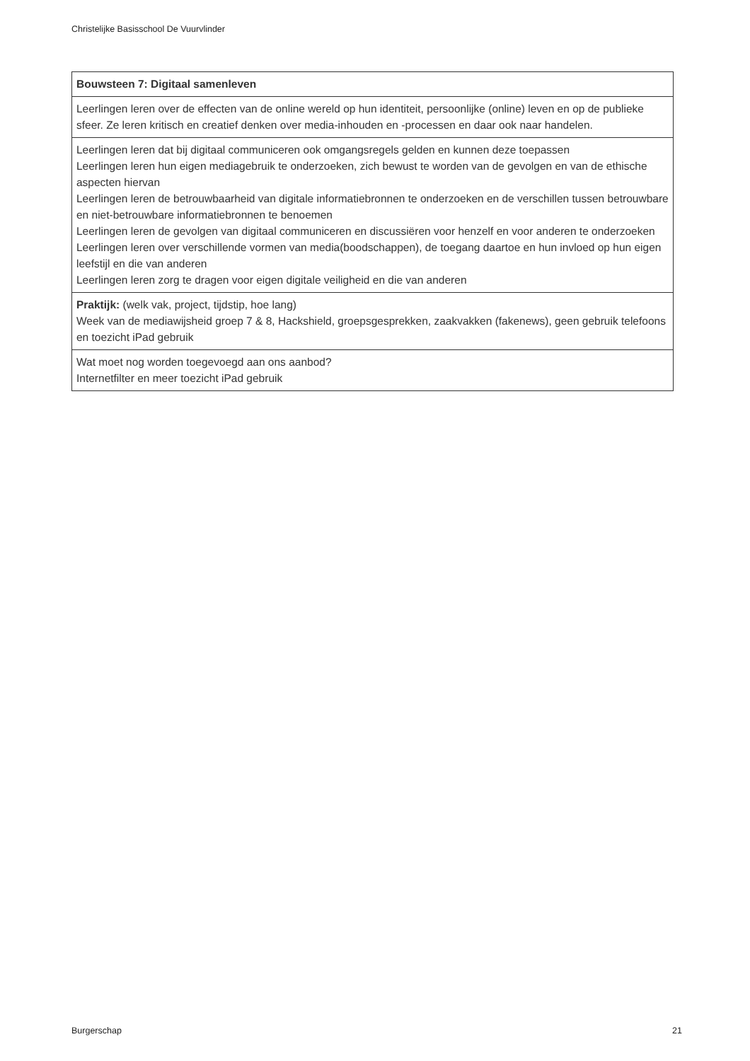Christelijke Basisschool De Vuurvlinder
| Bouwsteen 7: Digitaal samenleven |
| --- |
| Leerlingen leren over de effecten van de online wereld op hun identiteit, persoonlijke (online) leven en op de publieke sfeer. Ze leren kritisch en creatief denken over media-inhouden en -processen en daar ook naar handelen. |
| Leerlingen leren dat bij digitaal communiceren ook omgangsregels gelden en kunnen deze toepassen Leerlingen leren hun eigen mediagebruik te onderzoeken, zich bewust te worden van de gevolgen en van de ethische aspecten hiervan Leerlingen leren de betrouwbaarheid van digitale informatiebronnen te onderzoeken en de verschillen tussen betrouwbare en niet-betrouwbare informatiebronnen te benoemen Leerlingen leren de gevolgen van digitaal communiceren en discussiëren voor henzelf en voor anderen te onderzoeken Leerlingen leren over verschillende vormen van media(boodschappen), de toegang daartoe en hun invloed op hun eigen leefstijl en die van anderen Leerlingen leren zorg te dragen voor eigen digitale veiligheid en die van anderen |
| Praktijk: (welk vak, project, tijdstip, hoe lang) Week van de mediawijsheid groep 7 & 8, Hackshield, groepsgesprekken, zaakvakken (fakenews), geen gebruik telefoons en toezicht iPad gebruik |
| Wat moet nog worden toegevoegd aan ons aanbod? Internetfilter en meer toezicht iPad gebruik |
Burgerschap 21